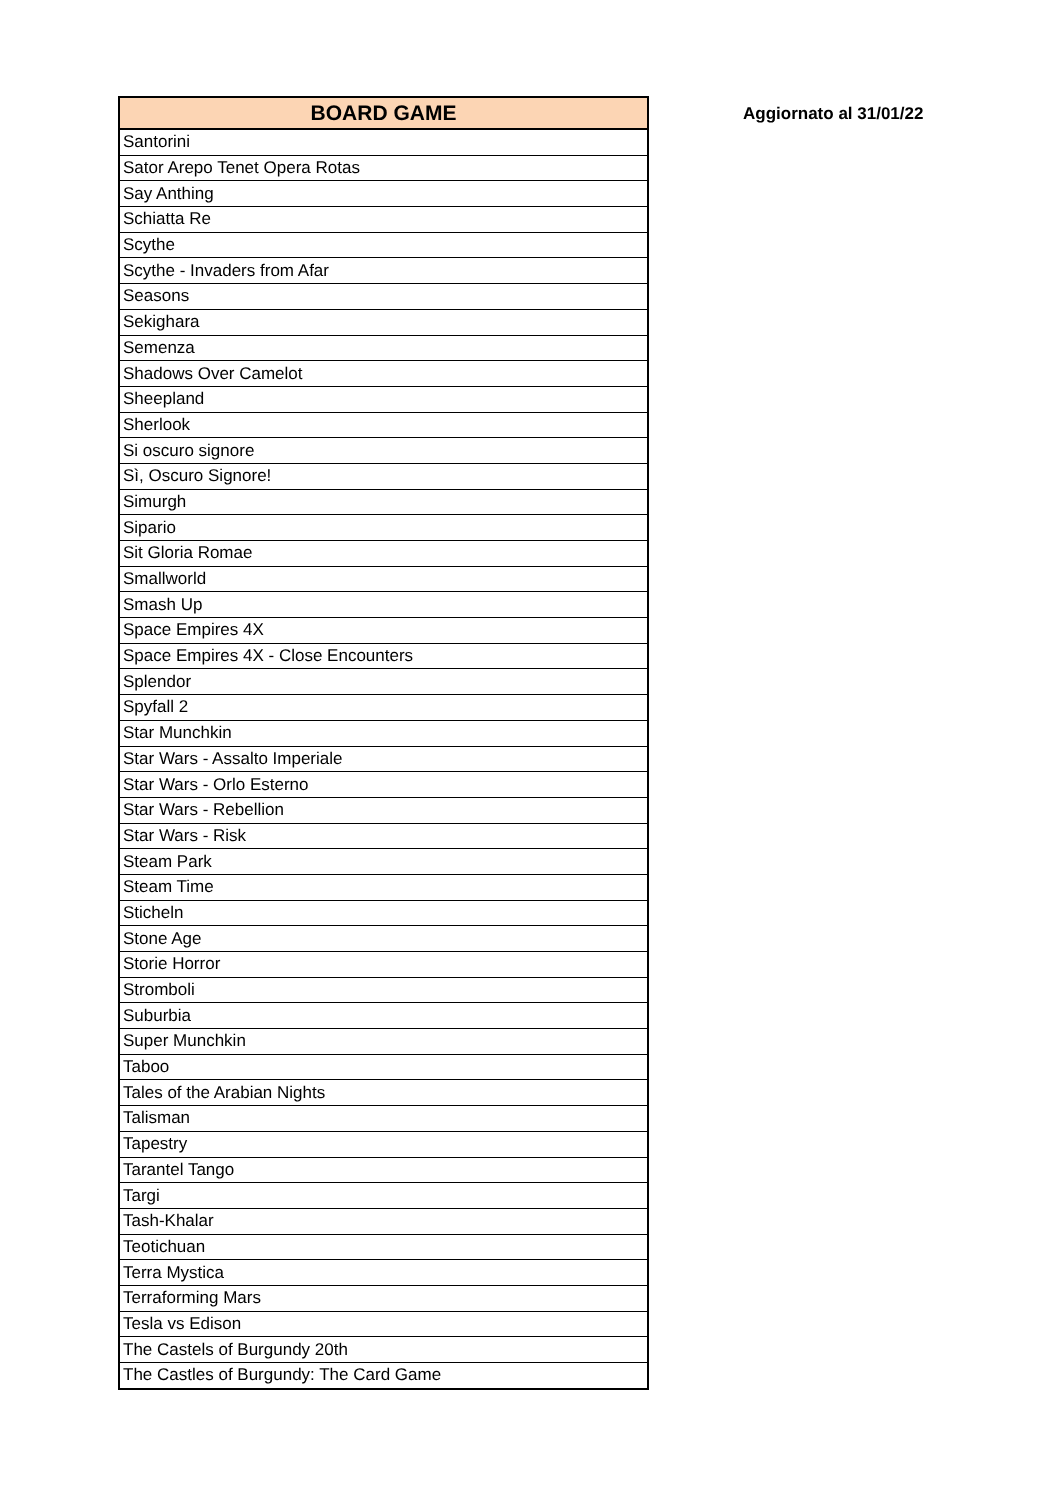| BOARD GAME |
| --- |
| Santorini |
| Sator Arepo Tenet Opera Rotas |
| Say Anthing |
| Schiatta Re |
| Scythe |
| Scythe - Invaders from Afar |
| Seasons |
| Sekighara |
| Semenza |
| Shadows Over Camelot |
| Sheepland |
| Sherlook |
| Si oscuro signore |
| Sì, Oscuro Signore! |
| Simurgh |
| Sipario |
| Sit Gloria Romae |
| Smallworld |
| Smash Up |
| Space Empires 4X |
| Space Empires 4X - Close Encounters |
| Splendor |
| Spyfall 2 |
| Star Munchkin |
| Star Wars - Assalto Imperiale |
| Star Wars - Orlo Esterno |
| Star Wars - Rebellion |
| Star Wars - Risk |
| Steam Park |
| Steam Time |
| Sticheln |
| Stone Age |
| Storie Horror |
| Stromboli |
| Suburbia |
| Super Munchkin |
| Taboo |
| Tales of the Arabian Nights |
| Talisman |
| Tapestry |
| Tarantel Tango |
| Targi |
| Tash-Khalar |
| Teotichuan |
| Terra Mystica |
| Terraforming Mars |
| Tesla vs Edison |
| The Castels of Burgundy 20th |
| The Castles of Burgundy: The Card Game |
Aggiornato al 31/01/22